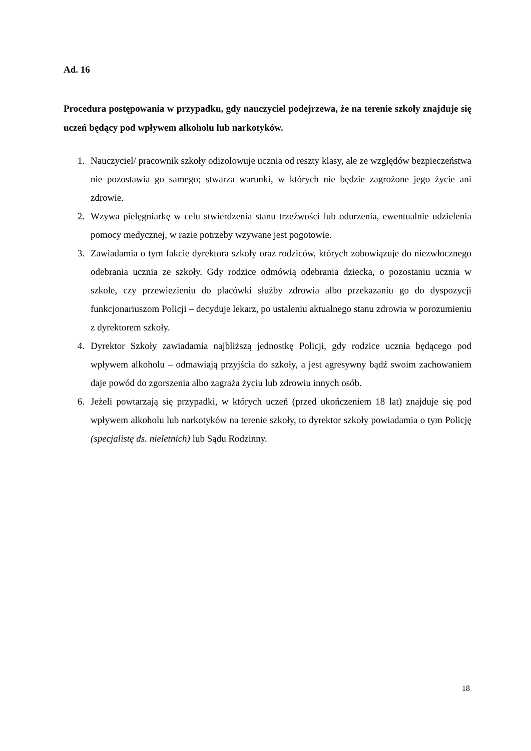Ad. 16
Procedura postępowania w przypadku, gdy nauczyciel podejrzewa, że na terenie szkoły znajduje się uczeń będący pod wpływem alkoholu lub narkotyków.
1. Nauczyciel/ pracownik szkoły odizolowuje ucznia od reszty klasy, ale ze względów bezpieczeństwa nie pozostawia go samego; stwarza warunki, w których nie będzie zagrożone jego życie ani zdrowie.
2. Wzywa pielęgniarkę w celu stwierdzenia stanu trzeźwości lub odurzenia, ewentualnie udzielenia pomocy medycznej, w razie potrzeby wzywane jest pogotowie.
3. Zawiadamia o tym fakcie dyrektora szkoły oraz rodziców, których zobowiązuje do niezwłocznego odebrania ucznia ze szkoły. Gdy rodzice odmówią odebrania dziecka, o pozostaniu ucznia w szkole, czy przewiezieniu do placówki służby zdrowia albo przekazaniu go do dyspozycji funkcjonariuszom Policji – decyduje lekarz, po ustaleniu aktualnego stanu zdrowia w porozumieniu z dyrektorem szkoły.
4. Dyrektor Szkoły zawiadamia najbliższą jednostkę Policji, gdy rodzice ucznia będącego pod wpływem alkoholu – odmawiają przyjścia do szkoły, a jest agresywny bądź swoim zachowaniem daje powód do zgorszenia albo zagraża życiu lub zdrowiu innych osób.
6. Jeżeli powtarzają się przypadki, w których uczeń (przed ukończeniem 18 lat) znajduje się pod wpływem alkoholu lub narkotyków na terenie szkoły, to dyrektor szkoły powiadamia o tym Policję (specjalistę ds. nieletnich) lub Sądu Rodzinny.
18